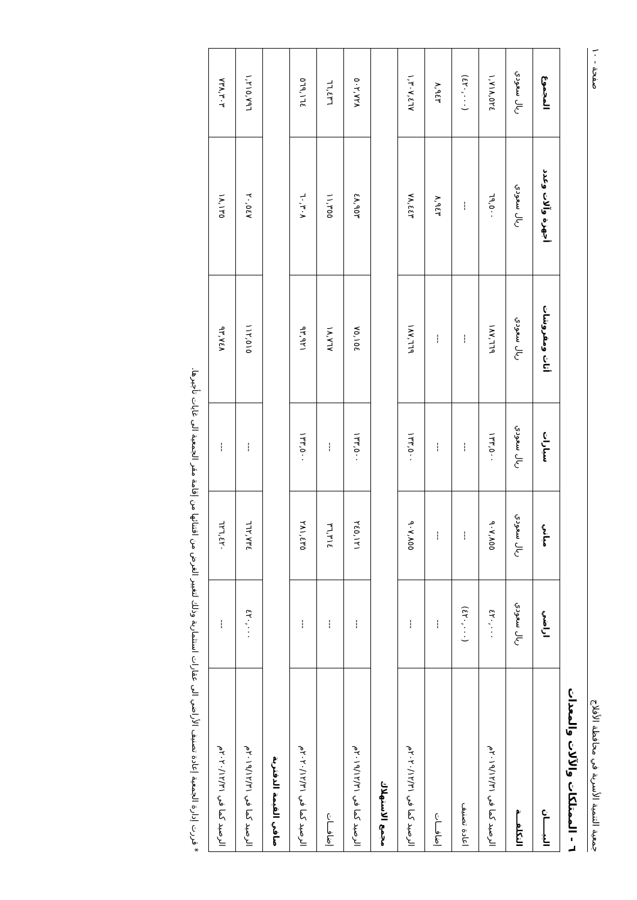جمعية التنمية الأسرية في محافظة الأفلاج صفحة - ١٠
٦ - الممتلكات والآلات والمعدات
| البيـــــان | اراضي | مباني | سيارات | أثاث ومفروشات | أجهزة وآلات وعدد | المجموع |
| --- | --- | --- | --- | --- | --- | --- |
| التكلفـــة | ريال سعودي | ريال سعودي | ريال سعودي | ريال سعودي | ريال سعودي | ريال سعودي |
| الرصيد كما في ٢٠١٩/١٢/٣١م | ٤٢٠,٠٠٠ | ٩٠٧,٨٥٥ | ١٣٣,٥٠٠ | ١٨٧,٦٦٩ | ٦٩,٥٠٠ | ١,٧١٨,٥٢٤ |
| اعادة تصنيف | (٤٢٠,٠٠٠) | --- | --- | --- | --- | (٤٢٠,٠٠٠) |
| إضافـــات | --- | --- | --- | --- | ٨,٩٤٣ | ٨,٩٤٣ |
| الرصيد كما في ٢٠٢٠/١٢/٣١م | --- | ٩٠٧,٨٥٥ | ١٣٣,٥٠٠ | ١٨٧,٦٦٩ | ٧٨,٤٤٣ | ١,٣٠٧,٤٦٧ |
| مجمع الاستهلاك | | | | | | |
| الرصيد كما في ٢٠١٩/١٢/٣١م | --- | ٢٤٥,١٢١ | ١٣٣,٥٠٠ | ٧٥,١٥٤ | ٤٨,٩٥٣ | ٥٠٢,٧٢٨ |
| إضافـــات | --- | ٣٦,٣١٤ | --- | ١٨,٧٦٧ | ١١,٣٥٥ | ٦٦,٤٣٦ |
| الرصيد كما في ٢٠٢٠/١٢/٣١م | --- | ٢٨١,٤٣٥ | ١٣٣,٥٠٠ | ٩٣,٩٢١ | ٦٠,٣٠٨ | ٥٦٩,١٦٤ |
| صافي القيمة الدفترية | | | | | | |
| الرصيد كما في ٢٠١٩/١٢/٣١م | ٤٢٠,٠٠٠ | ٦٦٢,٧٣٤ | --- | ١١٢,٥١٥ | ٢٠,٥٤٧ | ١,٢١٥,٧٩٦ |
| الرصيد كما في ٢٠٢٠/١٢/٣١م | --- | ٦٢٦,٤٢٠ | --- | ٩٣,٧٤٨ | ١٨,١٣٥ | ٧٣٨,٣٠٣ |
* قررت إدارة الجمعية إعادة تصنيف الأراضي الى عقارات استثمارية وذلك لتغيير الغرض من اقتنائها من إقامة مقر الجمعية الى غايات تأجيرها.